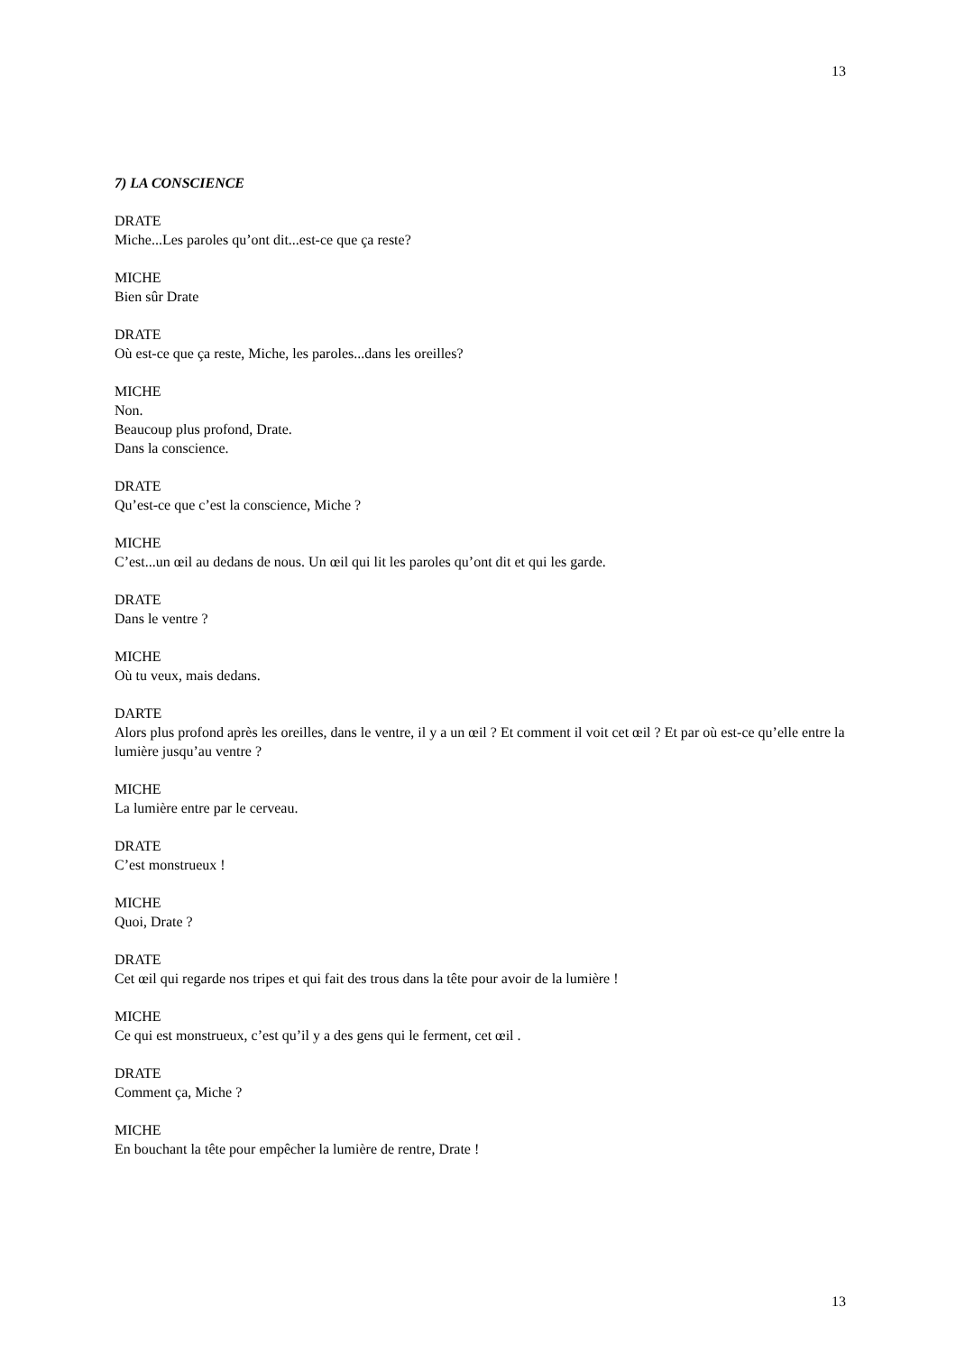13
7) LA CONSCIENCE
DRATE
Miche...Les paroles qu’ont dit...est-ce que ça reste?
MICHE
Bien sûr Drate
DRATE
Où est-ce que ça reste, Miche, les paroles...dans les oreilles?
MICHE
Non.
Beaucoup plus profond, Drate.
Dans la conscience.
DRATE
Qu’est-ce que c’est la conscience, Miche ?
MICHE
C’est...un œil au dedans de nous. Un œil qui lit les paroles qu’ont dit et qui les garde.
DRATE
Dans le ventre ?
MICHE
Où tu veux, mais dedans.
DARTE
Alors plus profond après les oreilles, dans le ventre, il y a un œil ? Et comment il voit cet œil ? Et par où est-ce qu’elle entre la lumière jusqu’au ventre ?
MICHE
La lumière entre par le cerveau.
DRATE
C’est monstrueux !
MICHE
Quoi, Drate ?
DRATE
Cet œil qui regarde nos tripes et qui fait des trous dans la tête pour avoir de la lumière !
MICHE
Ce qui est monstrueux, c’est qu’il y a des gens qui le ferment, cet œil .
DRATE
Comment ça, Miche ?
MICHE
En bouchant la tête pour empêcher la lumière de rentre, Drate !
13